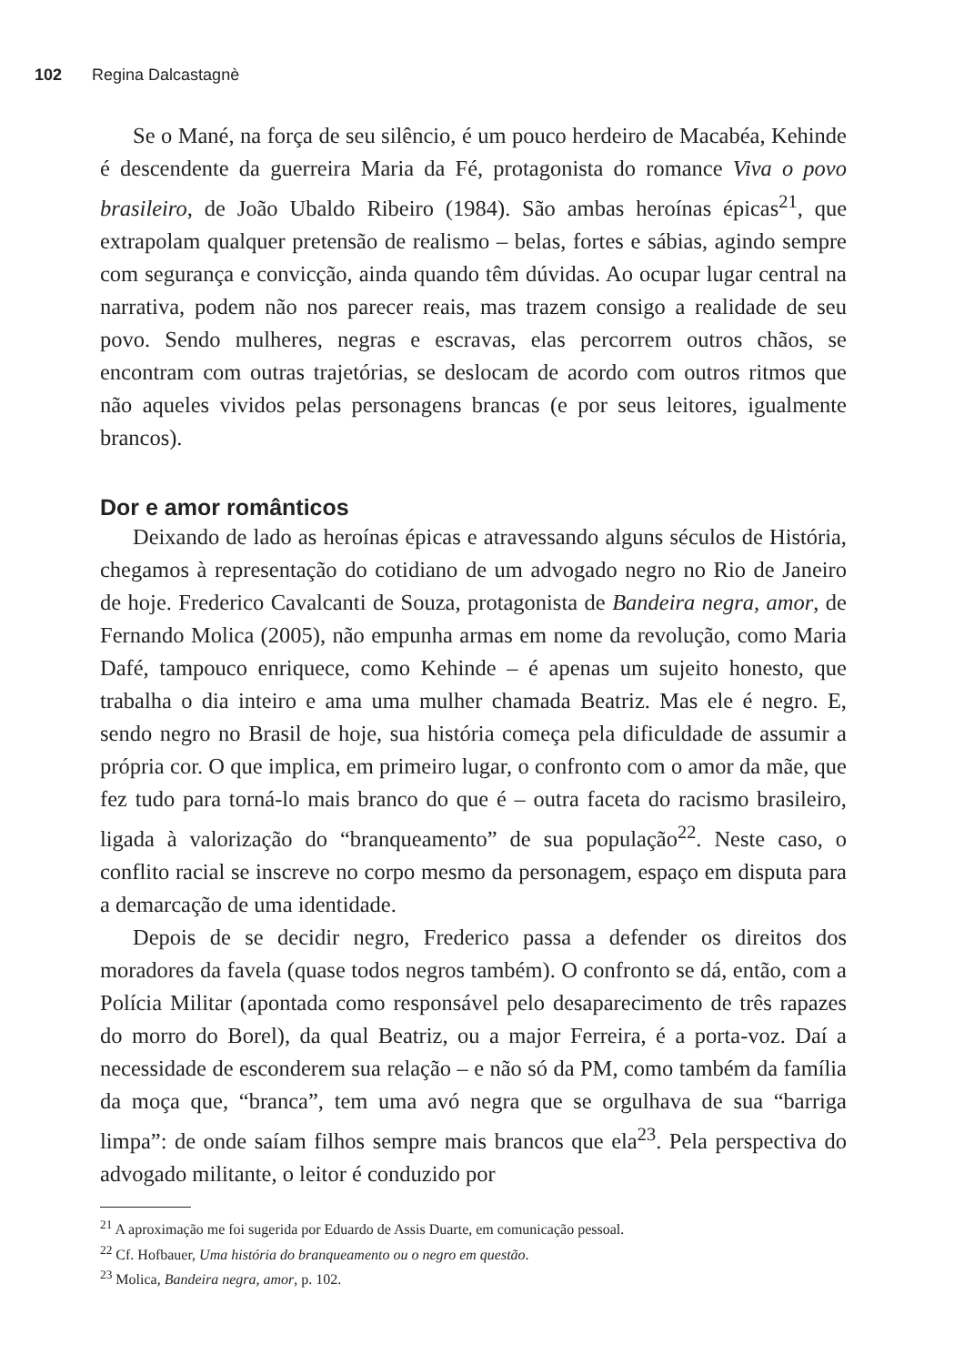102 Regina Dalcastagnè
Se o Mané, na força de seu silêncio, é um pouco herdeiro de Macabéa, Kehinde é descendente da guerreira Maria da Fé, protagonista do romance Viva o povo brasileiro, de João Ubaldo Ribeiro (1984). São ambas heroínas épicas<sup>21</sup>, que extrapolam qualquer pretensão de realismo – belas, fortes e sábias, agindo sempre com segurança e convicção, ainda quando têm dúvidas. Ao ocupar lugar central na narrativa, podem não nos parecer reais, mas trazem consigo a realidade de seu povo. Sendo mulheres, negras e escravas, elas percorrem outros chãos, se encontram com outras trajetórias, se deslocam de acordo com outros ritmos que não aqueles vividos pelas personagens brancas (e por seus leitores, igualmente brancos).
Dor e amor românticos
Deixando de lado as heroínas épicas e atravessando alguns séculos de História, chegamos à representação do cotidiano de um advogado negro no Rio de Janeiro de hoje. Frederico Cavalcanti de Souza, protagonista de Bandeira negra, amor, de Fernando Molica (2005), não empunha armas em nome da revolução, como Maria Dafé, tampouco enriquece, como Kehinde – é apenas um sujeito honesto, que trabalha o dia inteiro e ama uma mulher chamada Beatriz. Mas ele é negro. E, sendo negro no Brasil de hoje, sua história começa pela dificuldade de assumir a própria cor. O que implica, em primeiro lugar, o confronto com o amor da mãe, que fez tudo para torná-lo mais branco do que é – outra faceta do racismo brasileiro, ligada à valorização do “branqueamento” de sua população<sup>22</sup>. Neste caso, o conflito racial se inscreve no corpo mesmo da personagem, espaço em disputa para a demarcação de uma identidade.
Depois de se decidir negro, Frederico passa a defender os direitos dos moradores da favela (quase todos negros também). O confronto se dá, então, com a Polícia Militar (apontada como responsável pelo desaparecimento de três rapazes do morro do Borel), da qual Beatriz, ou a major Ferreira, é a porta-voz. Daí a necessidade de esconderem sua relação – e não só da PM, como também da família da moça que, “branca”, tem uma avó negra que se orgulhava de sua “barriga limpa”: de onde saíam filhos sempre mais brancos que ela<sup>23</sup>. Pela perspectiva do advogado militante, o leitor é conduzido por
<sup>21</sup> A aproximação me foi sugerida por Eduardo de Assis Duarte, em comunicação pessoal.
<sup>22</sup> Cf. Hofbauer, Uma história do branqueamento ou o negro em questão.
<sup>23</sup> Molica, Bandeira negra, amor, p. 102.